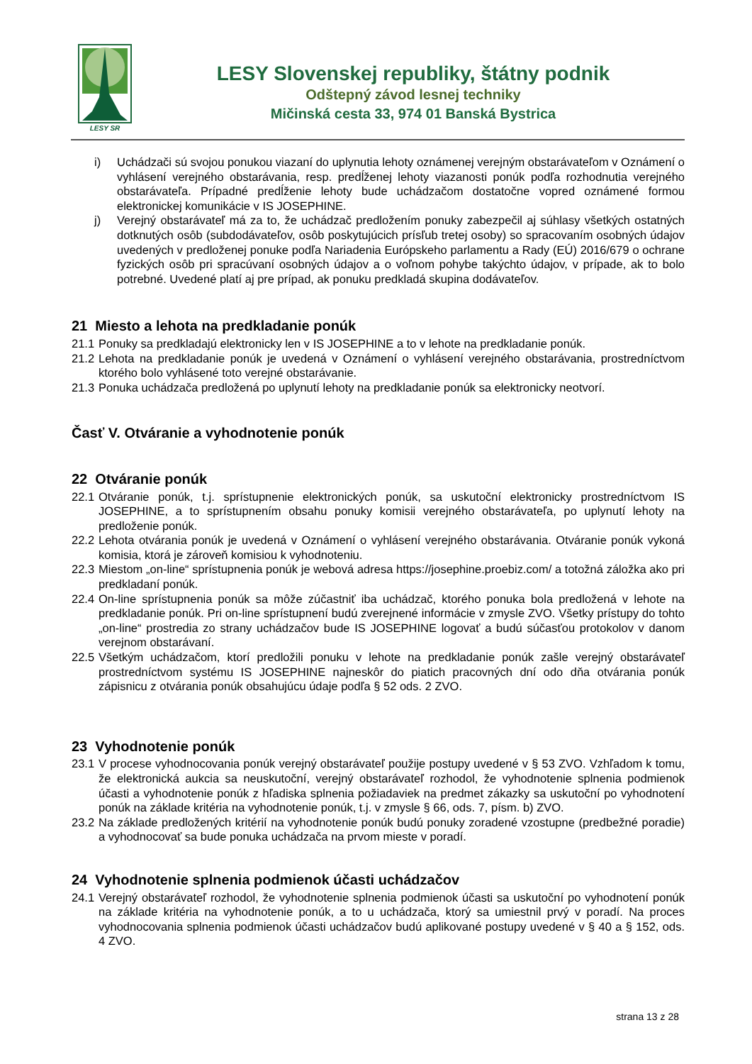LESY SR
LESY Slovenskej republiky, štátny podnik
Odštepný závod lesnej techniky
Mičinská cesta 33, 974 01 Banská Bystrica
i) Uchádzači sú svojou ponukou viazaní do uplynutia lehoty oznámenej verejným obstarávateľom v Oznámení o vyhlásení verejného obstarávania, resp. predĺženej lehoty viazanosti ponúk podľa rozhodnutia verejného obstarávateľa. Prípadné predĺženie lehoty bude uchádzačom dostatočne vopred oznámené formou elektronickej komunikácie v IS JOSEPHINE.
j) Verejný obstarávateľ má za to, že uchádzač predložením ponuky zabezpečil aj súhlasy všetkých ostatných dotknutých osôb (subdodávateľov, osôb poskytujúcich prísľub tretej osoby) so spracovaním osobných údajov uvedených v predloženej ponuke podľa Nariadenia Európskeho parlamentu a Rady (EÚ) 2016/679 o ochrane fyzických osôb pri spracúvaní osobných údajov a o voľnom pohybe takýchto údajov, v prípade, ak to bolo potrebné. Uvedené platí aj pre prípad, ak ponuku predkladá skupina dodávateľov.
21 Miesto a lehota na predkladanie ponúk
21.1 Ponuky sa predkladajú elektronicky len v IS JOSEPHINE a to v lehote na predkladanie ponúk.
21.2 Lehota na predkladanie ponúk je uvedená v Oznámení o vyhlásení verejného obstarávania, prostredníctvom ktorého bolo vyhlásené toto verejné obstarávanie.
21.3 Ponuka uchádzača predložená po uplynutí lehoty na predkladanie ponúk sa elektronicky neotvorí.
Časť V. Otváranie a vyhodnotenie ponúk
22 Otváranie ponúk
22.1 Otváranie ponúk, t.j. sprístupnenie elektronických ponúk, sa uskutoční elektronicky prostredníctvom IS JOSEPHINE, a to sprístupnením obsahu ponuky komisii verejného obstarávateľa, po uplynutí lehoty na predloženie ponúk.
22.2 Lehota otvárania ponúk je uvedená v Oznámení o vyhlásení verejného obstarávania. Otváranie ponúk vykoná komisia, ktorá je zároveň komisiou k vyhodnoteniu.
22.3 Miestom „on-line“ sprístupnenia ponúk je webová adresa https://josephine.proebiz.com/ a totožná záložka ako pri predkladaní ponúk.
22.4 On-line sprístupnenia ponúk sa môže zúčastniť iba uchádzač, ktorého ponuka bola predložená v lehote na predkladanie ponúk. Pri on-line sprístupnení budú zverejnené informácie v zmysle ZVO. Všetky prístupy do tohto „on-line“ prostredia zo strany uchádzačov bude IS JOSEPHINE logovať a budú súčasťou protokolov v danom verejnom obstarávaní.
22.5 Všetkým uchádzačom, ktorí predložili ponuku v lehote na predkladanie ponúk zašle verejný obstarávateľ prostredníctvom systému IS JOSEPHINE najneskôr do piatich pracovných dní odo dňa otvárania ponúk zápisnicu z otvárania ponúk obsahujúcu údaje podľa § 52 ods. 2 ZVO.
23 Vyhodnotenie ponúk
23.1 V procese vyhodnocovania ponúk verejný obstarávateľ použije postupy uvedené v § 53 ZVO. Vzhľadom k tomu, že elektronická aukcia sa neuskutoční, verejný obstarávateľ rozhodol, že vyhodnotenie splnenia podmienok účasti a vyhodnotenie ponúk z hľadiska splnenia požiadaviek na predmet zákazky sa uskutoční po vyhodnotení ponúk na základe kritéria na vyhodnotenie ponúk, t.j. v zmysle § 66, ods. 7, písm. b) ZVO.
23.2 Na základe predložených kritérií na vyhodnotenie ponúk budú ponuky zoradené vzostupne (predbežné poradie) a vyhodnocovať sa bude ponuka uchádzača na prvom mieste v poradí.
24 Vyhodnotenie splnenia podmienok účasti uchádzačov
24.1 Verejný obstarávateľ rozhodol, že vyhodnotenie splnenia podmienok účasti sa uskutoční po vyhodnotení ponúk na základe kritéria na vyhodnotenie ponúk, a to u uchádzača, ktorý sa umiestnil prvý v poradí. Na proces vyhodnocovania splnenia podmienok účasti uchádzačov budú aplikované postupy uvedené v § 40 a § 152, ods. 4 ZVO.
strana 13 z 28